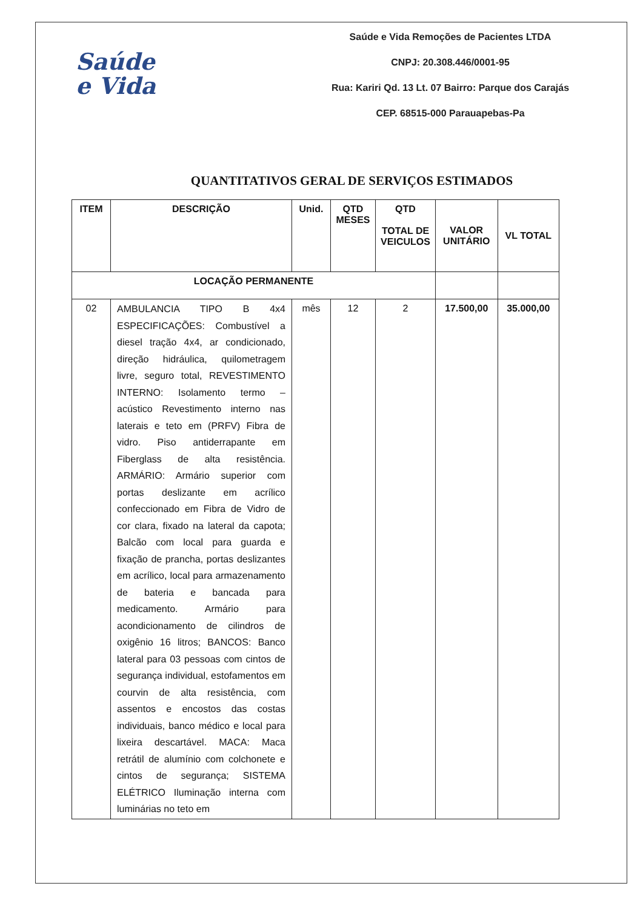Saúde
e Vida
Saúde e Vida Remoções de Pacientes LTDA
CNPJ: 20.308.446/0001-95
Rua: Kariri Qd. 13 Lt. 07 Bairro: Parque dos Carajás
CEP. 68515-000 Parauapebas-Pa
QUANTITATIVOS GERAL DE SERVIÇOS ESTIMADOS
| ITEM | DESCRIÇÃO | Unid. | QTD MESES | QTD TOTAL DE VEICULOS | VALOR UNITÁRIO | VL TOTAL |
| --- | --- | --- | --- | --- | --- | --- |
| LOCAÇÃO PERMANENTE | | | | | | |
| 02 | AMBULANCIA TIPO B 4x4 ESPECIFICAÇÕES: Combustível a diesel tração 4x4, ar condicionado, direção hidráulica, quilometragem livre, seguro total, REVESTIMENTO INTERNO: Isolamento termo – acústico Revestimento interno nas laterais e teto em (PRFV) Fibra de vidro. Piso antiderrapante em Fiberglass de alta resistência. ARMÁRIO: Armário superior com portas deslizante em acrílico confeccionado em Fibra de Vidro de cor clara, fixado na lateral da capota; Balcão com local para guarda e fixação de prancha, portas deslizantes em acrílico, local para armazenamento de bateria e bancada para medicamento. Armário para acondicionamento de cilindros de oxigênio 16 litros; BANCOS: Banco lateral para 03 pessoas com cintos de segurança individual, estofamentos em courvin de alta resistência, com assentos e encostos das costas individuais, banco médico e local para lixeira descartável. MACA: Maca retrátil de alumínio com colchonete e cintos de segurança; SISTEMA ELÉTRICO Iluminação interna com luminárias no teto em | mês | 12 | 2 | 17.500,00 | 35.000,00 |